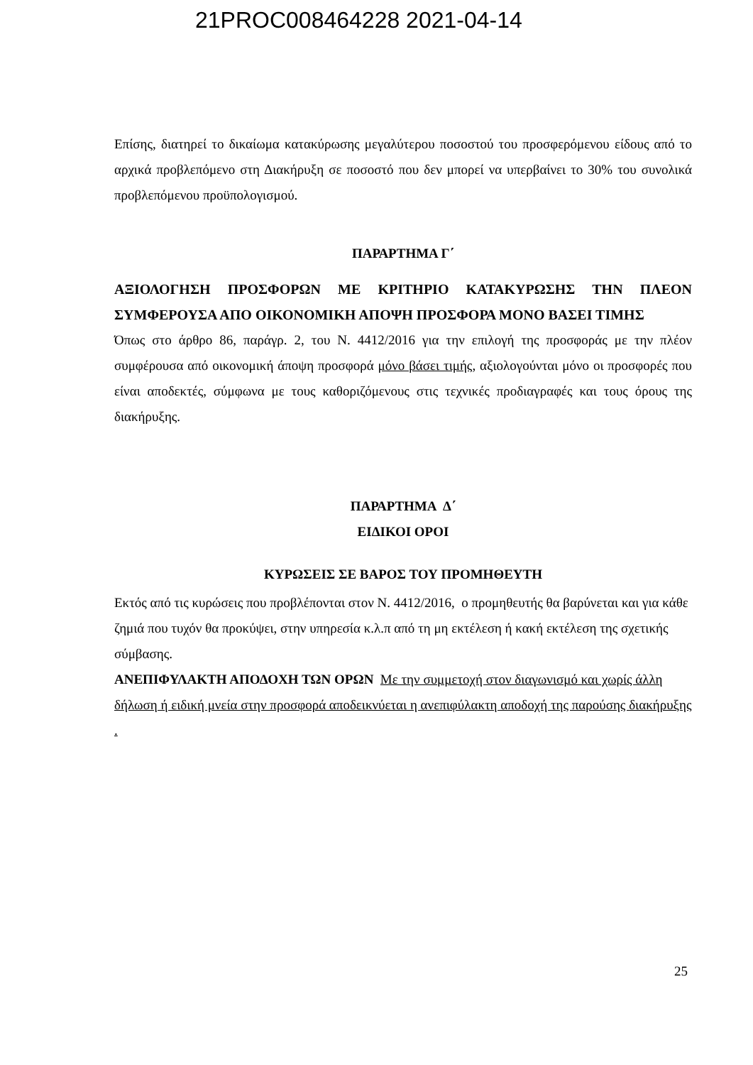21PROC008464228 2021-04-14
Επίσης, διατηρεί το δικαίωμα κατακύρωσης μεγαλύτερου ποσοστού του προσφερόμενου είδους από το αρχικά προβλεπόμενο στη Διακήρυξη σε ποσοστό που δεν μπορεί να υπερβαίνει το 30% του συνολικά προβλεπόμενου προϋπολογισμού.
ΠΑΡΑΡΤΗΜΑ Γ΄
ΑΞΙΟΛΟΓΗΣΗ ΠΡΟΣΦΟΡΩΝ ΜΕ ΚΡΙΤΗΡΙΟ ΚΑΤΑΚΥΡΩΣΗΣ ΤΗΝ ΠΛΕΟΝ ΣΥΜΦΕΡΟΥΣΑ ΑΠΟ ΟΙΚΟΝΟΜΙΚΗ ΑΠΟΨΗ ΠΡΟΣΦΟΡΑ ΜΟΝΟ ΒΑΣΕΙ ΤΙΜΗΣ
Όπως στο άρθρο 86, παράγρ. 2, του Ν. 4412/2016 για την επιλογή της προσφοράς με την πλέον συμφέρουσα από οικονομική άποψη προσφορά μόνο βάσει τιμής, αξιολογούνται μόνο οι προσφορές που είναι αποδεκτές, σύμφωνα με τους καθοριζόμενους στις τεχνικές προδιαγραφές και τους όρους της διακήρυξης.
ΠΑΡΑΡΤΗΜΑ Δ΄
ΕΙΔΙΚΟΙ ΟΡΟΙ
ΚΥΡΩΣΕΙΣ ΣΕ ΒΑΡΟΣ ΤΟΥ ΠΡΟΜΗΘΕΥΤΗ
Εκτός από τις κυρώσεις που προβλέπονται στον Ν. 4412/2016, ο προμηθευτής θα βαρύνεται και για κάθε ζημιά που τυχόν θα προκύψει, στην υπηρεσία κ.λ.π από τη μη εκτέλεση ή κακή εκτέλεση της σχετικής σύμβασης.
ΑΝΕΠΙΦΥΛΑΚΤΗ ΑΠΟΔΟΧΗ ΤΩΝ ΟΡΩΝ Με την συμμετοχή στον διαγωνισμό και χωρίς άλλη δήλωση ή ειδική μνεία στην προσφορά αποδεικνύεται η ανεπιφύλακτη αποδοχή της παρούσης διακήρυξης .
25